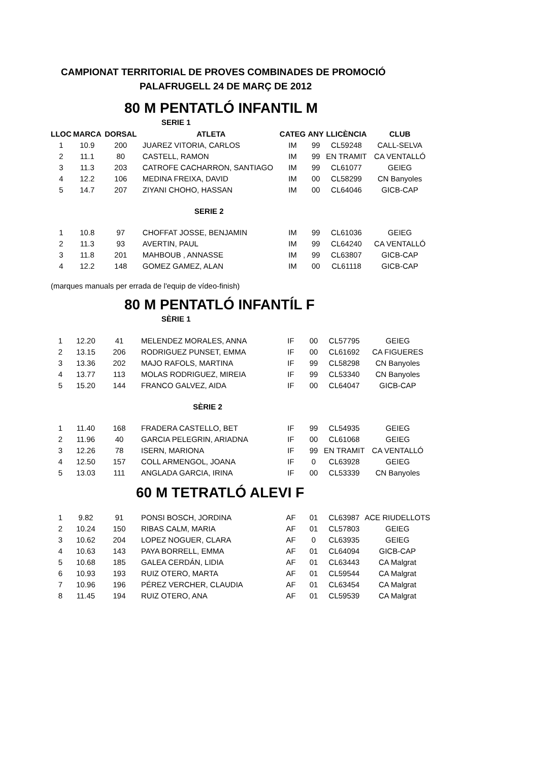CAMPIONAT TERRITORIAL DE PROVES COMBINADES DE PROMOCIÓ
PALAFRUGELL 24 DE MARÇ DE 2012
80 M PENTATLÓ INFANTIL M
SERIE 1
| LLOC | MARCA | DORSAL | ATLETA | CATEG | ANY | LLICÈNCIA | CLUB |
| --- | --- | --- | --- | --- | --- | --- | --- |
| 1 | 10.9 | 200 | JUAREZ VITORIA, CARLOS | IM | 99 | CL59248 | CALL-SELVA |
| 2 | 11.1 | 80 | CASTELL, RAMON | IM | 99 | EN TRAMIT | CA VENTALLÓ |
| 3 | 11.3 | 203 | CATROFE CACHARRON, SANTIAGO | IM | 99 | CL61077 | GEIEG |
| 4 | 12.2 | 106 | MEDINA FREIXA, DAVID | IM | 00 | CL58299 | CN Banyoles |
| 5 | 14.7 | 207 | ZIYANI CHOHO, HASSAN | IM | 00 | CL64046 | GICB-CAP |
| | | | SERIE 2 | | | | |
| 1 | 10.8 | 97 | CHOFFAT JOSSE, BENJAMIN | IM | 99 | CL61036 | GEIEG |
| 2 | 11.3 | 93 | AVERTIN, PAUL | IM | 99 | CL64240 | CA VENTALLÓ |
| 3 | 11.8 | 201 | MAHBOUB , ANNASSE | IM | 99 | CL63807 | GICB-CAP |
| 4 | 12.2 | 148 | GOMEZ GAMEZ, ALAN | IM | 00 | CL61118 | GICB-CAP |
(marques manuals per errada de l'equip de vídeo-finish)
80 M PENTATLÓ INFANTÍL F
SÈRIE 1
| 1 | 12.20 | 41 | MELENDEZ MORALES, ANNA | IF | 00 | CL57795 | GEIEG |
| 2 | 13.15 | 206 | RODRIGUEZ PUNSET, EMMA | IF | 00 | CL61692 | CA FIGUERES |
| 3 | 13.36 | 202 | MAJO RAFOLS, MARTINA | IF | 99 | CL58298 | CN Banyoles |
| 4 | 13.77 | 113 | MOLAS RODRIGUEZ, MIREIA | IF | 99 | CL53340 | CN Banyoles |
| 5 | 15.20 | 144 | FRANCO GALVEZ, AIDA | IF | 00 | CL64047 | GICB-CAP |
| | | | SÈRIE 2 | | | | |
| 1 | 11.40 | 168 | FRADERA CASTELLO, BET | IF | 99 | CL54935 | GEIEG |
| 2 | 11.96 | 40 | GARCIA PELEGRIN, ARIADNA | IF | 00 | CL61068 | GEIEG |
| 3 | 12.26 | 78 | ISERN, MARIONA | IF | 99 | EN TRAMIT | CA VENTALLÓ |
| 4 | 12.50 | 157 | COLL ARMENGOL, JOANA | IF | 0 | CL63928 | GEIEG |
| 5 | 13.03 | 111 | ANGLADA GARCIA, IRINA | IF | 00 | CL53339 | CN Banyoles |
60 M TETRATLÓ ALEVI F
| 1 | 9.82 | 91 | PONSI BOSCH, JORDINA | AF | 01 | CL63987 | ACE RIUDELLOTS |
| 2 | 10.24 | 150 | RIBAS CALM, MARIA | AF | 01 | CL57803 | GEIEG |
| 3 | 10.62 | 204 | LOPEZ NOGUER, CLARA | AF | 0 | CL63935 | GEIEG |
| 4 | 10.63 | 143 | PAYA BORRELL, EMMA | AF | 01 | CL64094 | GICB-CAP |
| 5 | 10.68 | 185 | GALEA CERDÁN, LIDIA | AF | 01 | CL63443 | CA Malgrat |
| 6 | 10.93 | 193 | RUIZ OTERO, MARTA | AF | 01 | CL59544 | CA Malgrat |
| 7 | 10.96 | 196 | PÉREZ VERCHER, CLAUDIA | AF | 01 | CL63454 | CA Malgrat |
| 8 | 11.45 | 194 | RUIZ OTERO, ANA | AF | 01 | CL59539 | CA Malgrat |